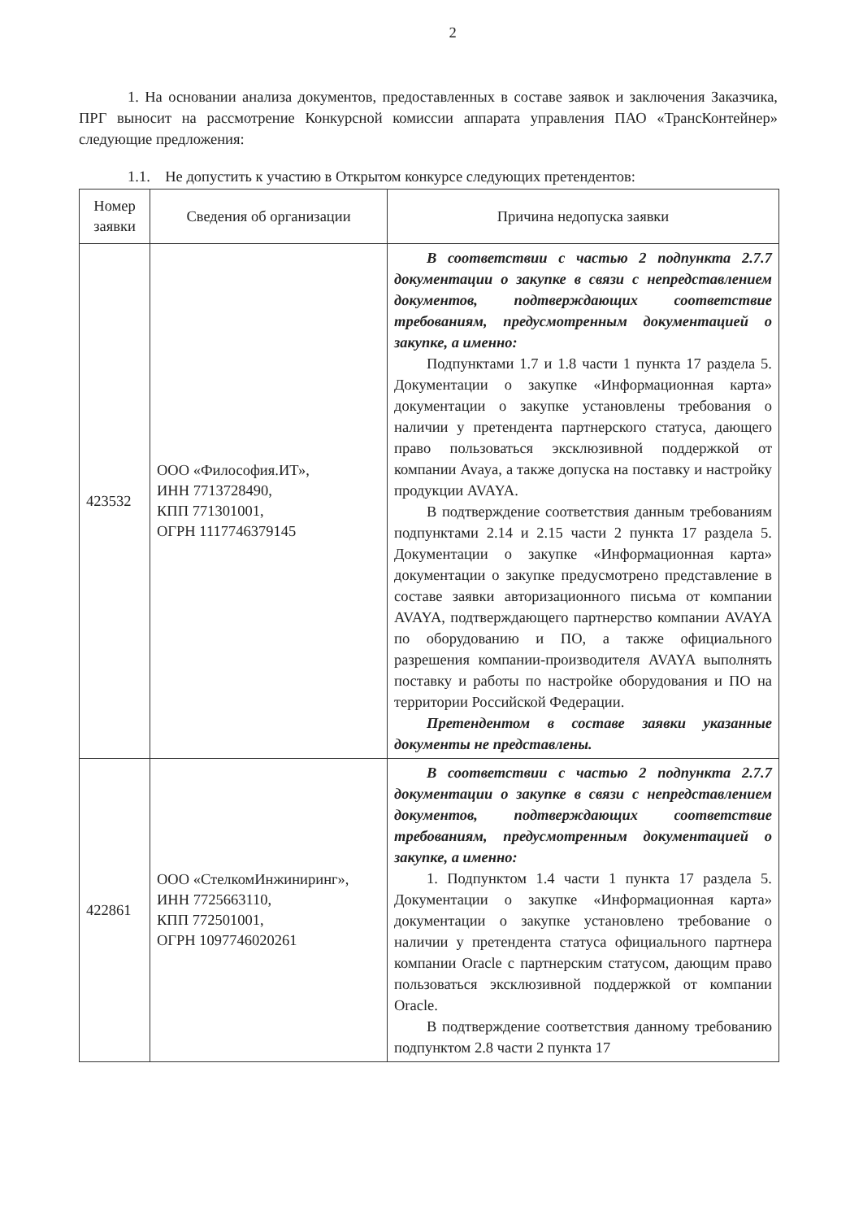2
1. На основании анализа документов, предоставленных в составе заявок и заключения Заказчика, ПРГ выносит на рассмотрение Конкурсной комиссии аппарата управления ПАО «ТрансКонтейнер» следующие предложения:
1.1. Не допустить к участию в Открытом конкурсе следующих претендентов:
| Номер заявки | Сведения об организации | Причина недопуска заявки |
| --- | --- | --- |
| 423532 | ООО «Философия.ИТ», ИНН 7713728490, КПП 771301001, ОГРН 1117746379145 | В соответствии с частью 2 подпункта 2.7.7 документации о закупке в связи с непредставлением документов, подтверждающих соответствие требованиям, предусмотренным документацией о закупке, а именно: Подпунктами 1.7 и 1.8 части 1 пункта 17 раздела 5. Документации о закупке «Информационная карта» документации о закупке установлены требования о наличии у претендента партнерского статуса, дающего право пользоваться эксклюзивной поддержкой от компании Avaya, а также допуска на поставку и настройку продукции AVAYA. В подтверждение соответствия данным требованиям подпунктами 2.14 и 2.15 части 2 пункта 17 раздела 5. Документации о закупке «Информационная карта» документации о закупке предусмотрено представление в составе заявки авторизационного письма от компании AVAYA, подтверждающего партнерство компании AVAYA по оборудованию и ПО, а также официального разрешения компании-производителя AVAYA выполнять поставку и работы по настройке оборудования и ПО на территории Российской Федерации. Претендентом в составе заявки указанные документы не представлены. |
| 422861 | ООО «СтелкомИнжиниринг», ИНН 7725663110, КПП 772501001, ОГРН 1097746020261 | В соответствии с частью 2 подпункта 2.7.7 документации о закупке в связи с непредставлением документов, подтверждающих соответствие требованиям, предусмотренным документацией о закупке, а именно: 1. Подпунктом 1.4 части 1 пункта 17 раздела 5. Документации о закупке «Информационная карта» документации о закупке установлено требование о наличии у претендента статуса официального партнера компании Oracle с партнерским статусом, дающим право пользоваться эксклюзивной поддержкой от компании Oracle. В подтверждение соответствия данному требованию подпунктом 2.8 части 2 пункта 17 |